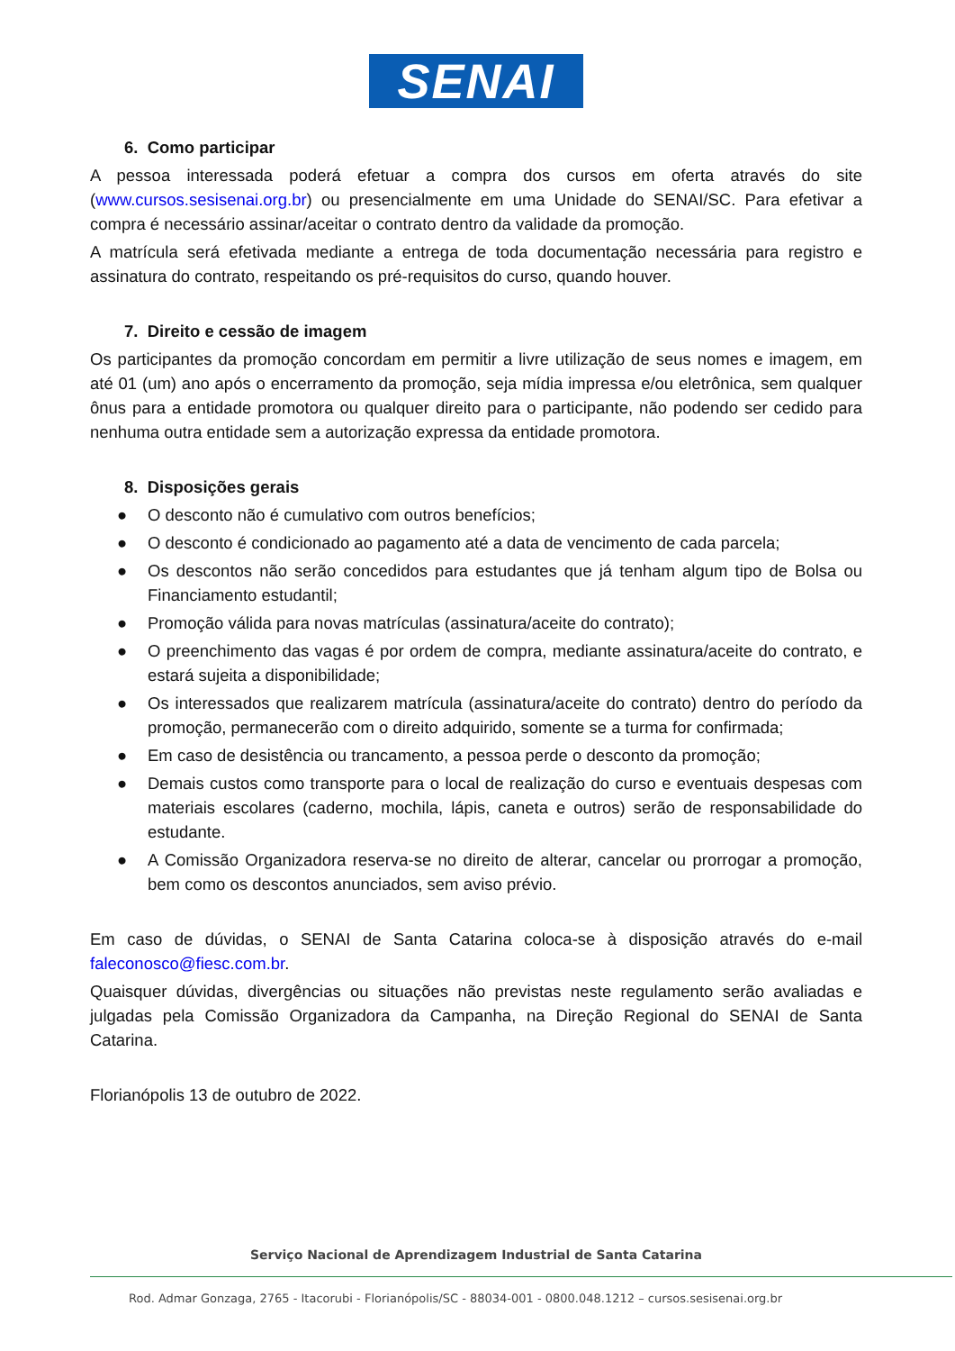SENAI
6. Como participar
A pessoa interessada poderá efetuar a compra dos cursos em oferta através do site (www.cursos.sesisenai.org.br) ou presencialmente em uma Unidade do SENAI/SC. Para efetivar a compra é necessário assinar/aceitar o contrato dentro da validade da promoção.
A matrícula será efetivada mediante a entrega de toda documentação necessária para registro e assinatura do contrato, respeitando os pré-requisitos do curso, quando houver.
7. Direito e cessão de imagem
Os participantes da promoção concordam em permitir a livre utilização de seus nomes e imagem, em até 01 (um) ano após o encerramento da promoção, seja mídia impressa e/ou eletrônica, sem qualquer ônus para a entidade promotora ou qualquer direito para o participante, não podendo ser cedido para nenhuma outra entidade sem a autorização expressa da entidade promotora.
8. Disposições gerais
● O desconto não é cumulativo com outros benefícios;
● O desconto é condicionado ao pagamento até a data de vencimento de cada parcela;
● Os descontos não serão concedidos para estudantes que já tenham algum tipo de Bolsa ou Financiamento estudantil;
● Promoção válida para novas matrículas (assinatura/aceite do contrato);
● O preenchimento das vagas é por ordem de compra, mediante assinatura/aceite do contrato, e estará sujeita a disponibilidade;
● Os interessados que realizarem matrícula (assinatura/aceite do contrato) dentro do período da promoção, permanecerão com o direito adquirido, somente se a turma for confirmada;
● Em caso de desistência ou trancamento, a pessoa perde o desconto da promoção;
● Demais custos como transporte para o local de realização do curso e eventuais despesas com materiais escolares (caderno, mochila, lápis, caneta e outros) serão de responsabilidade do estudante.
● A Comissão Organizadora reserva-se no direito de alterar, cancelar ou prorrogar a promoção, bem como os descontos anunciados, sem aviso prévio.
Em caso de dúvidas, o SENAI de Santa Catarina coloca-se à disposição através do e-mail faleconosco@fiesc.com.br.
Quaisquer dúvidas, divergências ou situações não previstas neste regulamento serão avaliadas e julgadas pela Comissão Organizadora da Campanha, na Direção Regional do SENAI de Santa Catarina.
Florianópolis 13 de outubro de 2022.
Serviço Nacional de Aprendizagem Industrial de Santa Catarina
Rod. Admar Gonzaga, 2765 - Itacorubi - Florianópolis/SC - 88034-001 - 0800.048.1212 – cursos.sesisenai.org.br